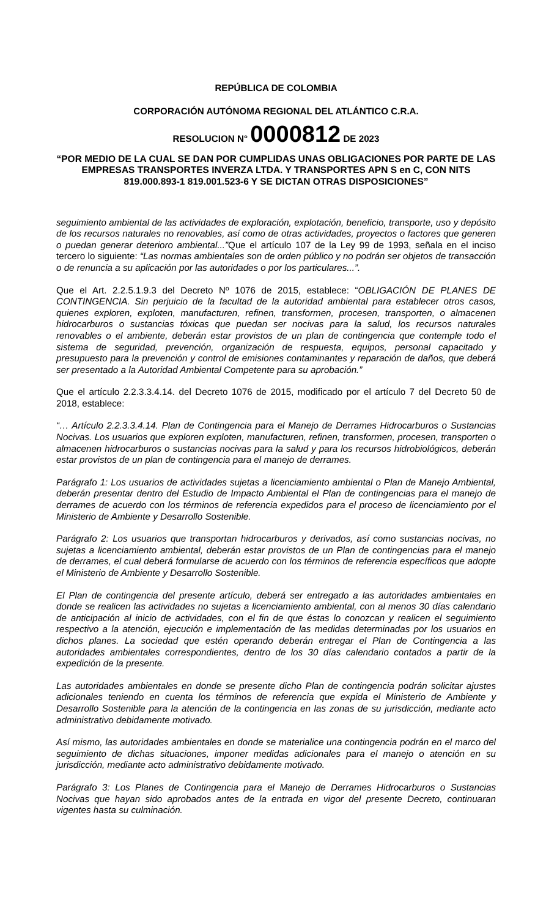REPÚBLICA DE COLOMBIA
CORPORACIÓN AUTÓNOMA REGIONAL DEL ATLÁNTICO C.R.A.
RESOLUCION N° 0000812 DE 2023
“POR MEDIO DE LA CUAL SE DAN POR CUMPLIDAS UNAS OBLIGACIONES POR PARTE DE LAS EMPRESAS TRANSPORTES INVERZA LTDA. Y TRANSPORTES APN S en C, CON NITS 819.000.893-1 819.001.523-6 Y SE DICTAN OTRAS DISPOSICIONES”
seguimiento ambiental de las actividades de exploración, explotación, beneficio, transporte, uso y depósito de los recursos naturales no renovables, así como de otras actividades, proyectos o factores que generen o puedan generar deterioro ambiental...”Que el artículo 107 de la Ley 99 de 1993, señala en el inciso tercero lo siguiente: “Las normas ambientales son de orden público y no podrán ser objetos de transacción o de renuncia a su aplicación por las autoridades o por los particulares...”.
Que el Art. 2.2.5.1.9.3 del Decreto Nº 1076 de 2015, establece: “OBLIGACIÓN DE PLANES DE CONTINGENCIA. Sin perjuicio de la facultad de la autoridad ambiental para establecer otros casos, quienes exploren, exploten, manufacturen, refinen, transformen, procesen, transporten, o almacenen hidrocarburos o sustancias tóxicas que puedan ser nocivas para la salud, los recursos naturales renovables o el ambiente, deberán estar provistos de un plan de contingencia que contemple todo el sistema de seguridad, prevención, organización de respuesta, equipos, personal capacitado y presupuesto para la prevención y control de emisiones contaminantes y reparación de daños, que deberá ser presentado a la Autoridad Ambiental Competente para su aprobación.”
Que el artículo 2.2.3.3.4.14. del Decreto 1076 de 2015, modificado por el artículo 7 del Decreto 50 de 2018, establece:
“… Artículo 2.2.3.3.4.14. Plan de Contingencia para el Manejo de Derrames Hidrocarburos o Sustancias Nocivas. Los usuarios que exploren exploten, manufacturen, refinen, transformen, procesen, transporten o almacenen hidrocarburos o sustancias nocivas para la salud y para los recursos hidrobiológicos, deberán estar provistos de un plan de contingencia para el manejo de derrames.
Parágrafo 1: Los usuarios de actividades sujetas a licenciamiento ambiental o Plan de Manejo Ambiental, deberán presentar dentro del Estudio de Impacto Ambiental el Plan de contingencias para el manejo de derrames de acuerdo con los términos de referencia expedidos para el proceso de licenciamiento por el Ministerio de Ambiente y Desarrollo Sostenible.
Parágrafo 2: Los usuarios que transportan hidrocarburos y derivados, así como sustancias nocivas, no sujetas a licenciamiento ambiental, deberán estar provistos de un Plan de contingencias para el manejo de derrames, el cual deberá formularse de acuerdo con los términos de referencia específicos que adopte el Ministerio de Ambiente y Desarrollo Sostenible.
El Plan de contingencia del presente artículo, deberá ser entregado a las autoridades ambientales en donde se realicen las actividades no sujetas a licenciamiento ambiental, con al menos 30 días calendario de anticipación al inicio de actividades, con el fin de que éstas lo conozcan y realicen el seguimiento respectivo a la atención, ejecución e implementación de las medidas determinadas por los usuarios en dichos planes. La sociedad que estén operando deberán entregar el Plan de Contingencia a las autoridades ambientales correspondientes, dentro de los 30 días calendario contados a partir de la expedición de la presente.
Las autoridades ambientales en donde se presente dicho Plan de contingencia podrán solicitar ajustes adicionales teniendo en cuenta los términos de referencia que expida el Ministerio de Ambiente y Desarrollo Sostenible para la atención de la contingencia en las zonas de su jurisdicción, mediante acto administrativo debidamente motivado.
Así mismo, las autoridades ambientales en donde se materialice una contingencia podrán en el marco del seguimiento de dichas situaciones, imponer medidas adicionales para el manejo o atención en su jurisdicción, mediante acto administrativo debidamente motivado.
Parágrafo 3: Los Planes de Contingencia para el Manejo de Derrames Hidrocarburos o Sustancias Nocivas que hayan sido aprobados antes de la entrada en vigor del presente Decreto, continuaran vigentes hasta su culminación.